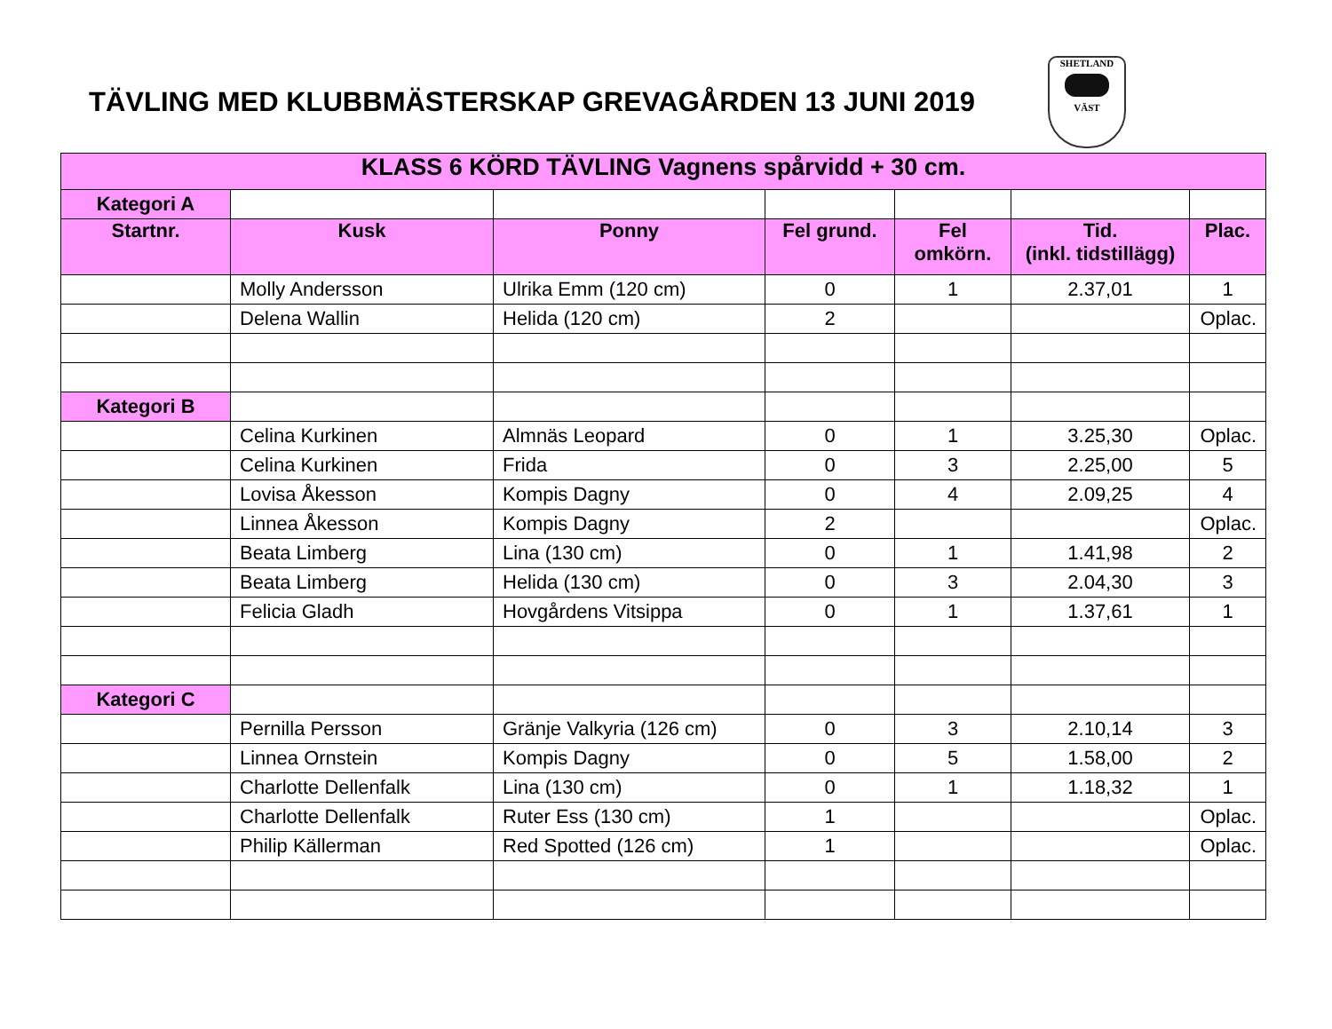TÄVLING MED KLUBBMÄSTERSKAP GREVAGÅRDEN 13 JUNI 2019
SHETLAND VÄST
| KLASS 6 KÖRD TÄVLING Vagnens spårvidd + 30 cm. | | | | | | |
| --- | --- | --- | --- | --- | --- | --- |
| Kategori A | | | | | | |
| Startnr. | Kusk | Ponny | Fel grund. | Fel omkörn. | Tid. (inkl. tidstillägg) | Plac. |
| | Molly Andersson | Ulrika Emm (120 cm) | 0 | 1 | 2.37,01 | 1 |
| | Delena Wallin | Helida (120 cm) | 2 | | | Oplac. |
| Kategori B | | | | | | |
| | Celina Kurkinen | Almnäs Leopard | 0 | 1 | 3.25,30 | Oplac. |
| | Celina Kurkinen | Frida | 0 | 3 | 2.25,00 | 5 |
| | Lovisa Åkesson | Kompis Dagny | 0 | 4 | 2.09,25 | 4 |
| | Linnea Åkesson | Kompis Dagny | 2 | | | Oplac. |
| | Beata Limberg | Lina (130 cm) | 0 | 1 | 1.41,98 | 2 |
| | Beata Limberg | Helida (130 cm) | 0 | 3 | 2.04,30 | 3 |
| | Felicia Gladh | Hovgårdens Vitsippa | 0 | 1 | 1.37,61 | 1 |
| Kategori C | | | | | | |
| | Pernilla Persson | Gränje Valkyria (126 cm) | 0 | 3 | 2.10,14 | 3 |
| | Linnea Ornstein | Kompis Dagny | 0 | 5 | 1.58,00 | 2 |
| | Charlotte Dellenfalk | Lina (130 cm) | 0 | 1 | 1.18,32 | 1 |
| | Charlotte Dellenfalk | Ruter Ess (130 cm) | 1 | | | Oplac. |
| | Philip Källerman | Red Spotted (126 cm) | 1 | | | Oplac. |